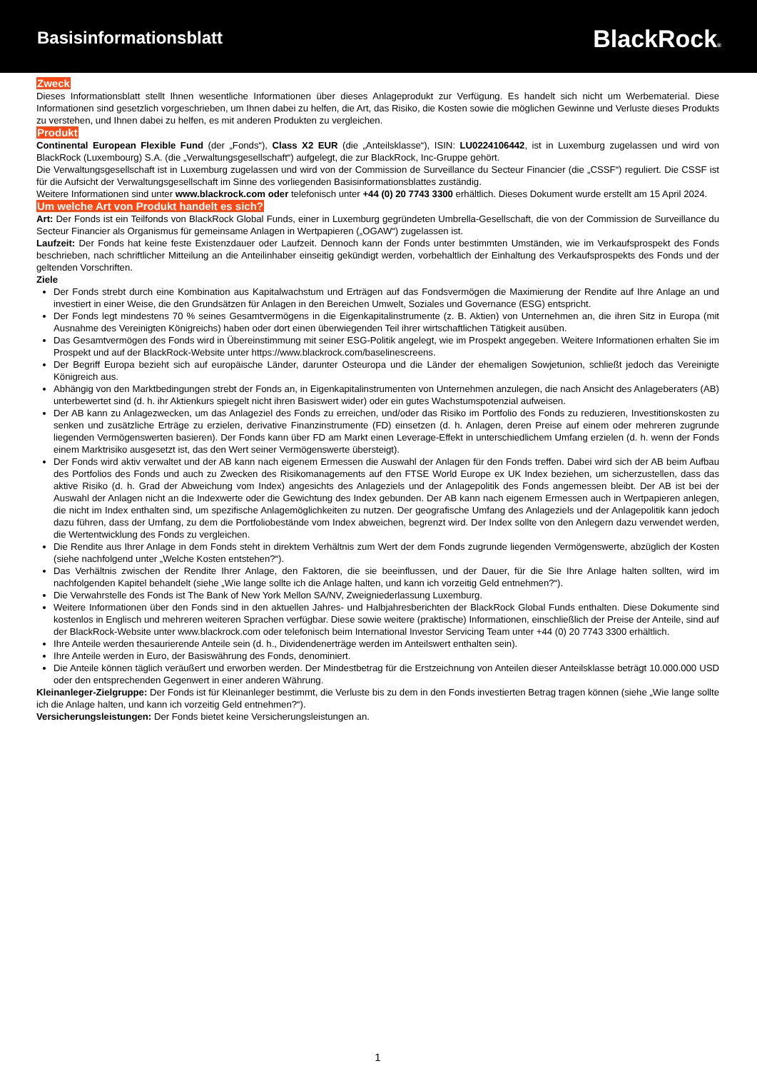Basisinformationsblatt
BlackRock®
Zweck
Dieses Informationsblatt stellt Ihnen wesentliche Informationen über dieses Anlageprodukt zur Verfügung. Es handelt sich nicht um Werbematerial. Diese Informationen sind gesetzlich vorgeschrieben, um Ihnen dabei zu helfen, die Art, das Risiko, die Kosten sowie die möglichen Gewinne und Verluste dieses Produkts zu verstehen, und Ihnen dabei zu helfen, es mit anderen Produkten zu vergleichen.
Produkt
Continental European Flexible Fund (der „Fonds“), Class X2 EUR (die „Anteilsklasse“), ISIN: LU0224106442, ist in Luxemburg zugelassen und wird von BlackRock (Luxembourg) S.A. (die „Verwaltungsgesellschaft“) aufgelegt, die zur BlackRock, Inc-Gruppe gehört.
Die Verwaltungsgesellschaft ist in Luxemburg zugelassen und wird von der Commission de Surveillance du Secteur Financier (die „CSSF“) reguliert. Die CSSF ist für die Aufsicht der Verwaltungsgesellschaft im Sinne des vorliegenden Basisinformationsblattes zuständig.
Weitere Informationen sind unter www.blackrock.com oder telefonisch unter +44 (0) 20 7743 3300 erhältlich. Dieses Dokument wurde erstellt am 15 April 2024.
Um welche Art von Produkt handelt es sich?
Art: Der Fonds ist ein Teilfonds von BlackRock Global Funds, einer in Luxemburg gegründeten Umbrella-Gesellschaft, die von der Commission de Surveillance du Secteur Financier als Organismus für gemeinsame Anlagen in Wertpapieren („OGAW“) zugelassen ist.
Laufzeit: Der Fonds hat keine feste Existenzdauer oder Laufzeit. Dennoch kann der Fonds unter bestimmten Umständen, wie im Verkaufsprospekt des Fonds beschrieben, nach schriftlicher Mitteilung an die Anteilinhaber einseitig gekündigt werden, vorbehaltlich der Einhaltung des Verkaufsprospekts des Fonds und der geltenden Vorschriften.
Ziele
Der Fonds strebt durch eine Kombination aus Kapitalwachstum und Erträgen auf das Fondsvermögen die Maximierung der Rendite auf Ihre Anlage an und investiert in einer Weise, die den Grundsätzen für Anlagen in den Bereichen Umwelt, Soziales und Governance (ESG) entspricht.
Der Fonds legt mindestens 70 % seines Gesamtvermögens in die Eigenkapitalinstrumente (z. B. Aktien) von Unternehmen an, die ihren Sitz in Europa (mit Ausnahme des Vereinigten Königreichs) haben oder dort einen überwiegenden Teil ihrer wirtschaftlichen Tätigkeit ausüben.
Das Gesamtvermögen des Fonds wird in Übereinstimmung mit seiner ESG-Politik angelegt, wie im Prospekt angegeben. Weitere Informationen erhalten Sie im Prospekt und auf der BlackRock-Website unter https://www.blackrock.com/baselinescreens.
Der Begriff Europa bezieht sich auf europäische Länder, darunter Osteuropa und die Länder der ehemaligen Sowjetunion, schließt jedoch das Vereinigte Königreich aus.
Abhängig von den Marktbedingungen strebt der Fonds an, in Eigenkapitalinstrumenten von Unternehmen anzulegen, die nach Ansicht des Anlageberaters (AB) unterbewertet sind (d. h. ihr Aktienkurs spiegelt nicht ihren Basiswert wider) oder ein gutes Wachstumspotenzial aufweisen.
Der AB kann zu Anlagezwecken, um das Anlageziel des Fonds zu erreichen, und/oder das Risiko im Portfolio des Fonds zu reduzieren, Investitionskosten zu senken und zusätzliche Erträge zu erzielen, derivative Finanzinstrumente (FD) einsetzen (d. h. Anlagen, deren Preise auf einem oder mehreren zugrunde liegenden Vermögenswerten basieren). Der Fonds kann über FD am Markt einen Leverage-Effekt in unterschiedlichem Umfang erzielen (d. h. wenn der Fonds einem Marktrisiko ausgesetzt ist, das den Wert seiner Vermögenswerte übersteigt).
Der Fonds wird aktiv verwaltet und der AB kann nach eigenem Ermessen die Auswahl der Anlagen für den Fonds treffen. Dabei wird sich der AB beim Aufbau des Portfolios des Fonds und auch zu Zwecken des Risikomanagements auf den FTSE World Europe ex UK Index beziehen, um sicherzustellen, dass das aktive Risiko (d. h. Grad der Abweichung vom Index) angesichts des Anlageziels und der Anlagepolitik des Fonds angemessen bleibt. Der AB ist bei der Auswahl der Anlagen nicht an die Indexwerte oder die Gewichtung des Index gebunden. Der AB kann nach eigenem Ermessen auch in Wertpapieren anlegen, die nicht im Index enthalten sind, um spezifische Anlagemöglichkeiten zu nutzen. Der geografische Umfang des Anlageziels und der Anlagepolitik kann jedoch dazu führen, dass der Umfang, zu dem die Portfoliobestände vom Index abweichen, begrenzt wird. Der Index sollte von den Anlegern dazu verwendet werden, die Wertentwicklung des Fonds zu vergleichen.
Die Rendite aus Ihrer Anlage in dem Fonds steht in direktem Verhältnis zum Wert der dem Fonds zugrunde liegenden Vermögenswerte, abzüglich der Kosten (siehe nachfolgend unter „Welche Kosten entstehen?“).
Das Verhältnis zwischen der Rendite Ihrer Anlage, den Faktoren, die sie beeinflussen, und der Dauer, für die Sie Ihre Anlage halten sollten, wird im nachfolgenden Kapitel behandelt (siehe „Wie lange sollte ich die Anlage halten, und kann ich vorzeitig Geld entnehmen?“).
Die Verwahrstelle des Fonds ist The Bank of New York Mellon SA/NV, Zweigniederlassung Luxemburg.
Weitere Informationen über den Fonds sind in den aktuellen Jahres- und Halbjahresberichten der BlackRock Global Funds enthalten. Diese Dokumente sind kostenlos in Englisch und mehreren weiteren Sprachen verfügbar. Diese sowie weitere (praktische) Informationen, einschließlich der Preise der Anteile, sind auf der BlackRock-Website unter www.blackrock.com oder telefonisch beim International Investor Servicing Team unter +44 (0) 20 7743 3300 erhältlich.
Ihre Anteile werden thesaurierende Anteile sein (d. h., Dividendenerträge werden im Anteilswert enthalten sein).
Ihre Anteile werden in Euro, der Basiswährung des Fonds, denominiert.
Die Anteile können täglich veräußert und erworben werden. Der Mindestbetrag für die Erstzeichnung von Anteilen dieser Anteilsklasse beträgt 10.000.000 USD oder den entsprechenden Gegenwert in einer anderen Währung.
Kleinanleger-Zielgruppe: Der Fonds ist für Kleinanleger bestimmt, die Verluste bis zu dem in den Fonds investierten Betrag tragen können (siehe „Wie lange sollte ich die Anlage halten, und kann ich vorzeitig Geld entnehmen?“).
Versicherungsleistungen: Der Fonds bietet keine Versicherungsleistungen an.
1